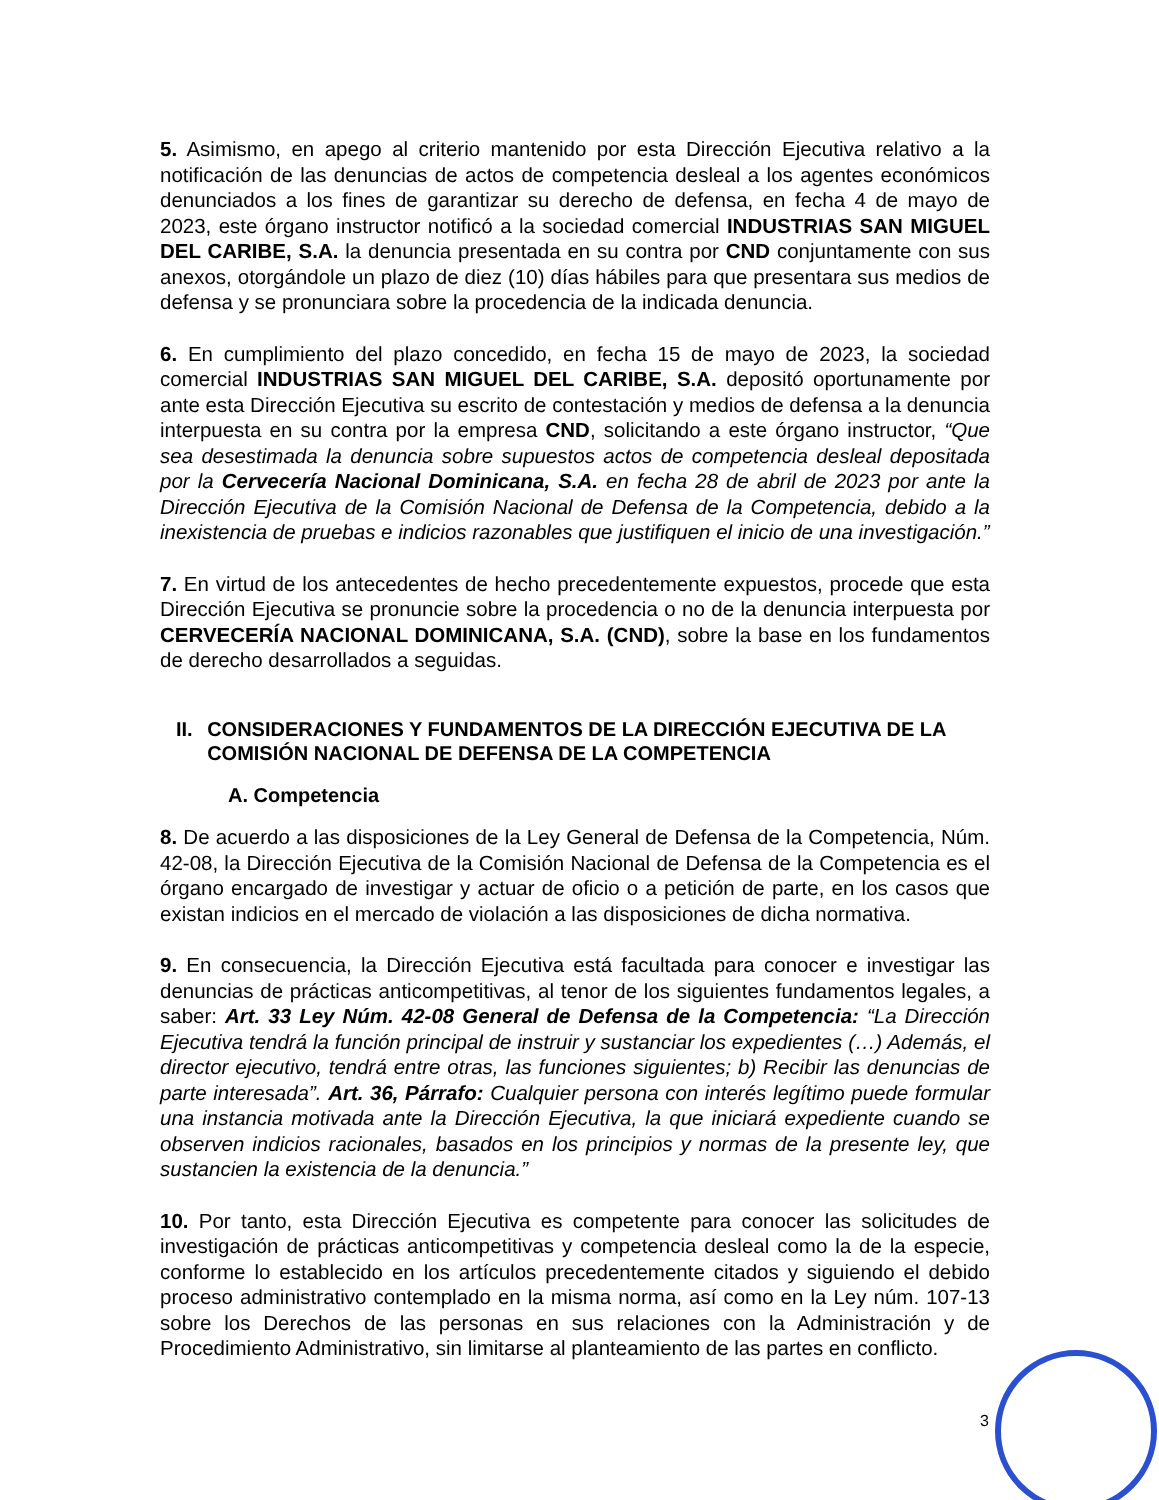5. Asimismo, en apego al criterio mantenido por esta Dirección Ejecutiva relativo a la notificación de las denuncias de actos de competencia desleal a los agentes económicos denunciados a los fines de garantizar su derecho de defensa, en fecha 4 de mayo de 2023, este órgano instructor notificó a la sociedad comercial INDUSTRIAS SAN MIGUEL DEL CARIBE, S.A. la denuncia presentada en su contra por CND conjuntamente con sus anexos, otorgándole un plazo de diez (10) días hábiles para que presentara sus medios de defensa y se pronunciara sobre la procedencia de la indicada denuncia.
6. En cumplimiento del plazo concedido, en fecha 15 de mayo de 2023, la sociedad comercial INDUSTRIAS SAN MIGUEL DEL CARIBE, S.A. depositó oportunamente por ante esta Dirección Ejecutiva su escrito de contestación y medios de defensa a la denuncia interpuesta en su contra por la empresa CND, solicitando a este órgano instructor, “Que sea desestimada la denuncia sobre supuestos actos de competencia desleal depositada por la Cervecería Nacional Dominicana, S.A. en fecha 28 de abril de 2023 por ante la Dirección Ejecutiva de la Comisión Nacional de Defensa de la Competencia, debido a la inexistencia de pruebas e indicios razonables que justifiquen el inicio de una investigación.”
7. En virtud de los antecedentes de hecho precedentemente expuestos, procede que esta Dirección Ejecutiva se pronuncie sobre la procedencia o no de la denuncia interpuesta por CERVECERÍA NACIONAL DOMINICANA, S.A. (CND), sobre la base en los fundamentos de derecho desarrollados a seguidas.
II. CONSIDERACIONES Y FUNDAMENTOS DE LA DIRECCIÓN EJECUTIVA DE LA COMISIÓN NACIONAL DE DEFENSA DE LA COMPETENCIA
A. Competencia
8. De acuerdo a las disposiciones de la Ley General de Defensa de la Competencia, Núm. 42-08, la Dirección Ejecutiva de la Comisión Nacional de Defensa de la Competencia es el órgano encargado de investigar y actuar de oficio o a petición de parte, en los casos que existan indicios en el mercado de violación a las disposiciones de dicha normativa.
9. En consecuencia, la Dirección Ejecutiva está facultada para conocer e investigar las denuncias de prácticas anticompetitivas, al tenor de los siguientes fundamentos legales, a saber: Art. 33 Ley Núm. 42-08 General de Defensa de la Competencia: “La Dirección Ejecutiva tendrá la función principal de instruir y sustanciar los expedientes (…) Además, el director ejecutivo, tendrá entre otras, las funciones siguientes; b) Recibir las denuncias de parte interesada”. Art. 36, Párrafo: Cualquier persona con interés legítimo puede formular una instancia motivada ante la Dirección Ejecutiva, la que iniciará expediente cuando se observen indicios racionales, basados en los principios y normas de la presente ley, que sustancien la existencia de la denuncia.”
10. Por tanto, esta Dirección Ejecutiva es competente para conocer las solicitudes de investigación de prácticas anticompetitivas y competencia desleal como la de la especie, conforme lo establecido en los artículos precedentemente citados y siguiendo el debido proceso administrativo contemplado en la misma norma, así como en la Ley núm. 107-13 sobre los Derechos de las personas en sus relaciones con la Administración y de Procedimiento Administrativo, sin limitarse al planteamiento de las partes en conflicto.
3